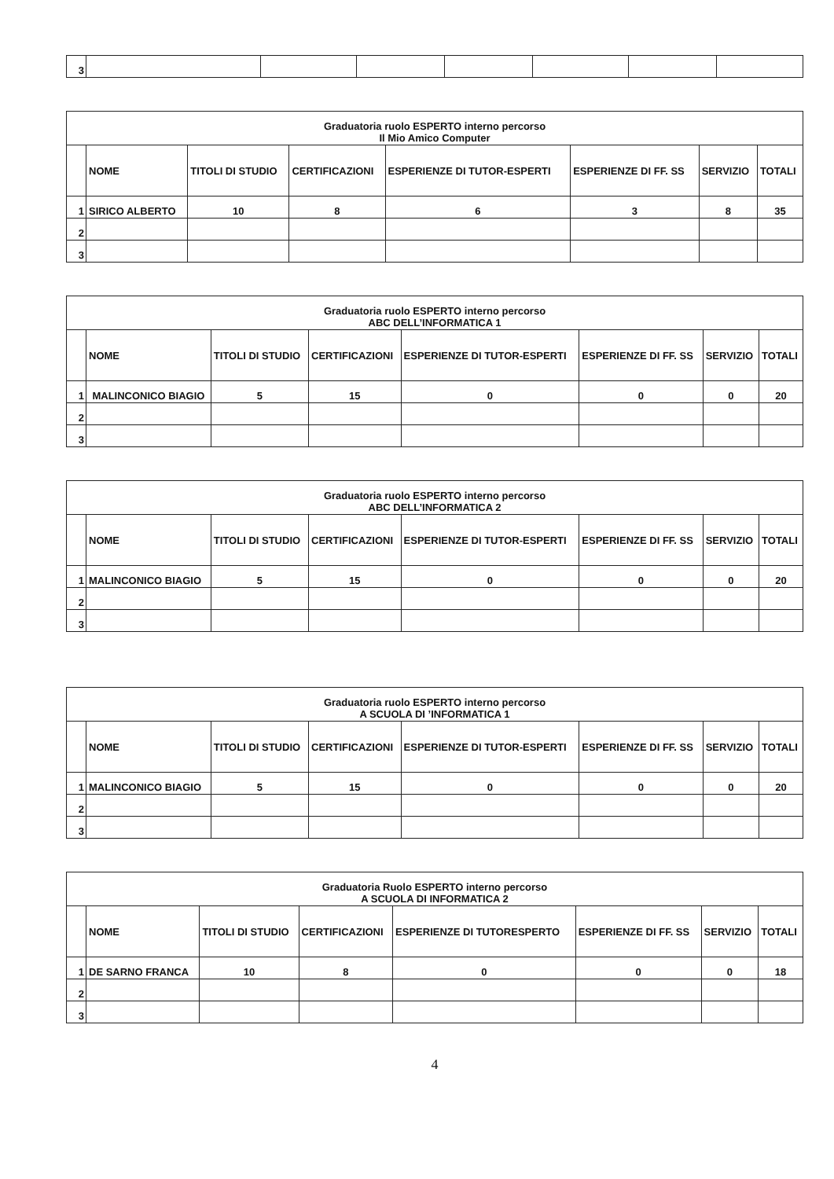| 3 | | | | | | | |
| Graduatoria ruolo ESPERTO interno percorso Il Mio Amico Computer | | | | | | | |
| | NOME | TITOLI DI STUDIO | CERTIFICAZIONI | ESPERIENZE DI TUTOR-ESPERTI | ESPERIENZE DI FF. SS | SERVIZIO | TOTALI |
| 1 | SIRICO ALBERTO | 10 | 8 | 6 | 3 | 8 | 35 |
| 2 | | | | | | | |
| 3 | | | | | | | |
| Graduatoria ruolo ESPERTO interno percorso ABC DELL’INFORMATICA 1 | | | | | | | |
| | NOME | TITOLI DI STUDIO | CERTIFICAZIONI | ESPERIENZE DI TUTOR-ESPERTI | ESPERIENZE DI FF. SS | SERVIZIO | TOTALI |
| 1 | MALINCONICO BIAGIO | 5 | 15 | 0 | 0 | 0 | 20 |
| 2 | | | | | | | |
| 3 | | | | | | | |
| Graduatoria ruolo ESPERTO interno percorso ABC DELL’INFORMATICA 2 | | | | | | | |
| | NOME | TITOLI DI STUDIO | CERTIFICAZIONI | ESPERIENZE DI TUTOR-ESPERTI | ESPERIENZE DI FF. SS | SERVIZIO | TOTALI |
| 1 | MALINCONICO BIAGIO | 5 | 15 | 0 | 0 | 0 | 20 |
| 2 | | | | | | | |
| 3 | | | | | | | |
| Graduatoria ruolo ESPERTO interno percorso A SCUOLA DI ’INFORMATICA 1 | | | | | | | |
| | NOME | TITOLI DI STUDIO | CERTIFICAZIONI | ESPERIENZE DI TUTOR-ESPERTI | ESPERIENZE DI FF. SS | SERVIZIO | TOTALI |
| 1 | MALINCONICO BIAGIO | 5 | 15 | 0 | 0 | 0 | 20 |
| 2 | | | | | | | |
| 3 | | | | | | | |
| Graduatoria Ruolo ESPERTO interno percorso A SCUOLA DI INFORMATICA 2 | | | | | | | |
| | NOME | TITOLI DI STUDIO | CERTIFICAZIONI | ESPERIENZE DI TUTORESPERTO | ESPERIENZE DI FF. SS | SERVIZIO | TOTALI |
| 1 | DE SARNO FRANCA | 10 | 8 | 0 | 0 | 0 | 18 |
| 2 | | | | | | | |
| 3 | | | | | | | |
4